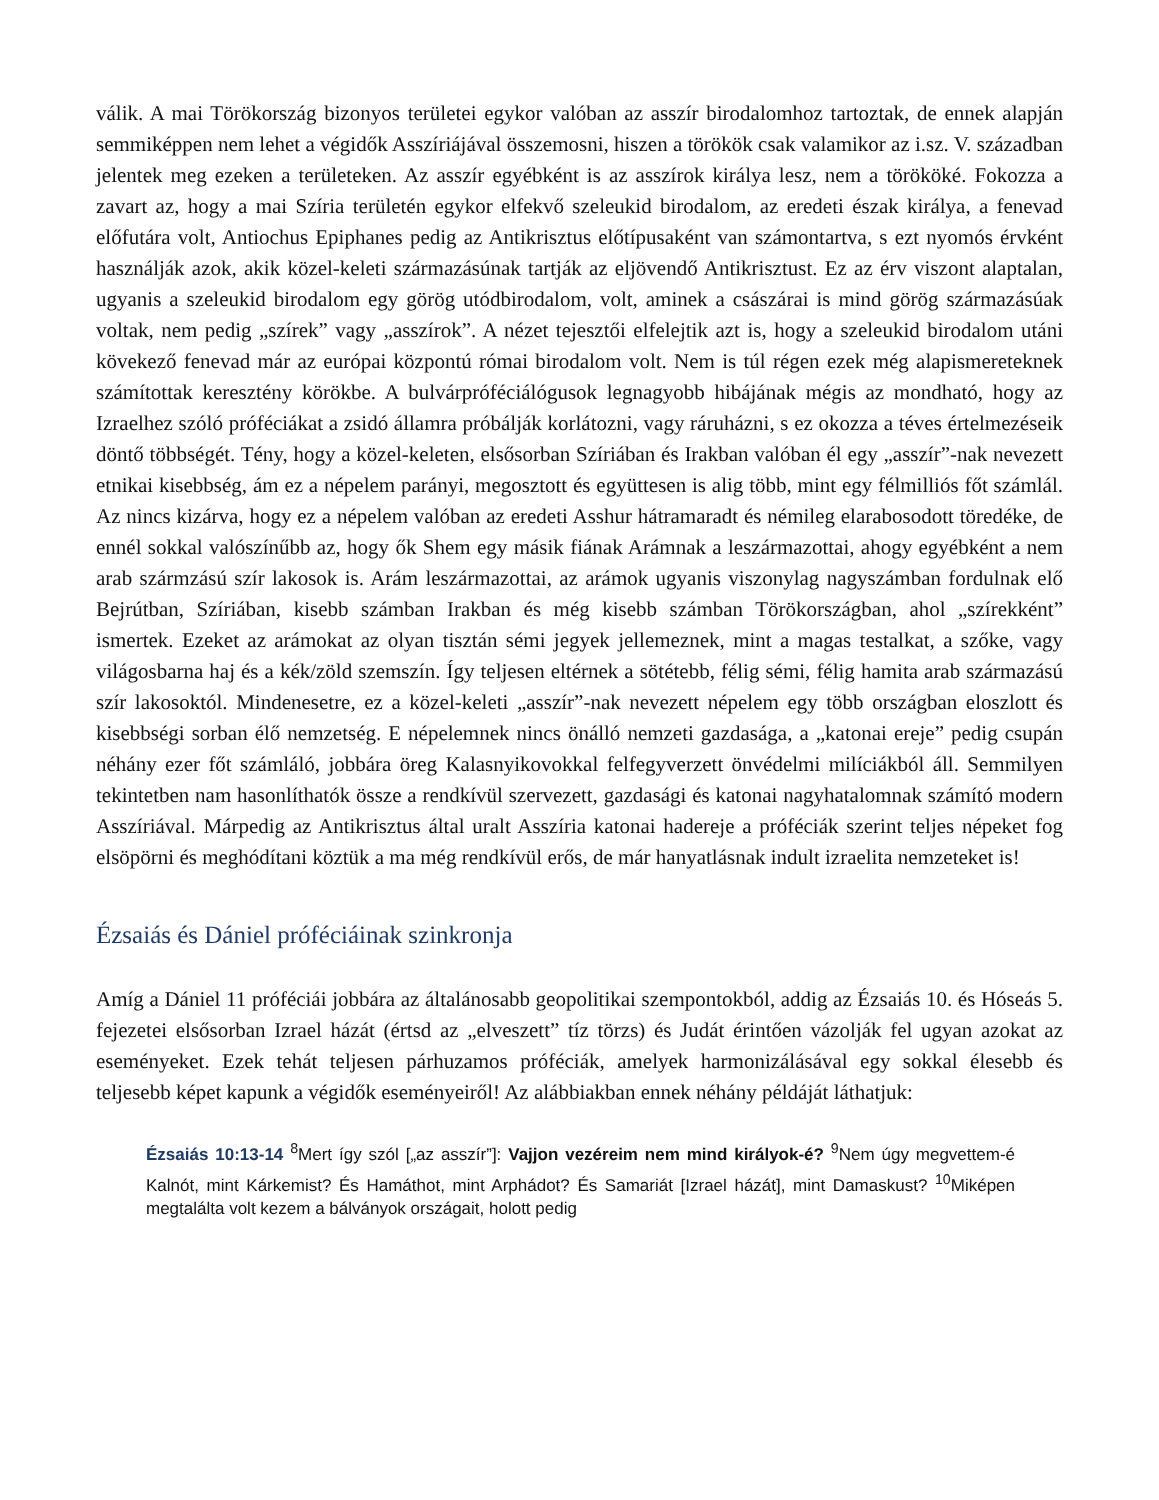válik. A mai Törökország bizonyos területei egykor valóban az asszír birodalomhoz tartoztak, de ennek alapján semmiképpen nem lehet a végidők Asszíriájával összemosni, hiszen a törökök csak valamikor az i.sz. V. században jelentek meg ezeken a területeken. Az asszír egyébként is az asszírok királya lesz, nem a törököké. Fokozza a zavart az, hogy a mai Szíria területén egykor elfekvő szeleukid birodalom, az eredeti észak királya, a fenevad előfutára volt, Antiochus Epiphanes pedig az Antikrisztus előtípusaként van számontartva, s ezt nyomós érvként használják azok, akik közel-keleti származásúnak tartják az eljövendő Antikrisztust. Ez az érv viszont alaptalan, ugyanis a szeleukid birodalom egy görög utódbirodalom, volt, aminek a császárai is mind görög származásúak voltak, nem pedig „szírek” vagy „asszírok”. A nézet tejesztői elfelejtik azt is, hogy a szeleukid birodalom utáni kövekező fenevad már az európai központú római birodalom volt. Nem is túl régen ezek még alapismereteknek számítottak keresztény körökbe. A bulvárpróféciálógusok legnagyobb hibájának mégis az mondható, hogy az Izraelhez szóló próféciákat a zsidó államra próbálják korlátozni, vagy ráruházni, s ez okozza a téves értelmezéseik döntő többségét. Tény, hogy a közel-keleten, elsősorban Szíriában és Irakban valóban él egy „asszír”-nak nevezett etnikai kisebbség, ám ez a népelem parányi, megosztott és együttesen is alig több, mint egy félmilliós főt számlál. Az nincs kizárva, hogy ez a népelem valóban az eredeti Asshur hátramaradt és némileg elarabosodott töredéke, de ennél sokkal valószínűbb az, hogy ők Shem egy másik fiának Arámnak a leszármazottai, ahogy egyébként a nem arab szármzású szír lakosok is. Arám leszármazottai, az arámok ugyanis viszonylag nagyszámban fordulnak elő Bejrútban, Szíriában, kisebb számban Irakban és még kisebb számban Törökországban, ahol „szírekként” ismertek. Ezeket az arámokat az olyan tisztán sémi jegyek jellemeznek, mint a magas testalkat, a szőke, vagy világosbarna haj és a kék/zöld szemszín. Így teljesen eltérnek a sötétebb, félig sémi, félig hamita arab származású szír lakosoktól. Mindenesetre, ez a közel-keleti „asszír”-nak nevezett népelem egy több országban eloszlott és kisebbségi sorban élő nemzetség. E népelemnek nincs önálló nemzeti gazdasága, a „katonai ereje” pedig csupán néhány ezer főt számláló, jobbára öreg Kalasnyikovokkal felfegyverzett önvédelmi milíciákból áll. Semmilyen tekintetben nam hasonlíthatók össze a rendkívül szervezett, gazdasági és katonai nagyhatalomnak számító modern Asszíriával. Márpedig az Antikrisztus által uralt Asszíria katonai hadereje a próféciák szerint teljes népeket fog elsöpörni és meghódítani köztük a ma még rendkívül erős, de már hanyatlásnak indult izraelita nemzeteket is!
Ézsaiás és Dániel próféciáinak szinkronja
Amíg a Dániel 11 próféciái jobbára az általánosabb geopolitikai szempontokból, addig az Ézsaiás 10. és Hóseás 5. fejezetei elsősorban Izrael házát (értsd az „elveszett” tíz törzs) és Judát érintően vázolják fel ugyan azokat az eseményeket. Ezek tehát teljesen párhuzamos próféciák, amelyek harmonizálásával egy sokkal élesebb és teljesebb képet kapunk a végidők eseményeiről! Az alábbiakban ennek néhány példáját láthatjuk:
Ézsaiás 10:13-14 <sup>8</sup>Mert így szól [„az asszír”]: Vajjon vezéreim nem mind királyok-é? <sup>9</sup>Nem úgy megvettem-é Kalnót, mint Kárkemist? És Hamáthot, mint Arphádot? És Samariát [Izrael házát], mint Damaskust? <sup>10</sup>Miképen megtalálta volt kezem a bálványok országait, holott pedig